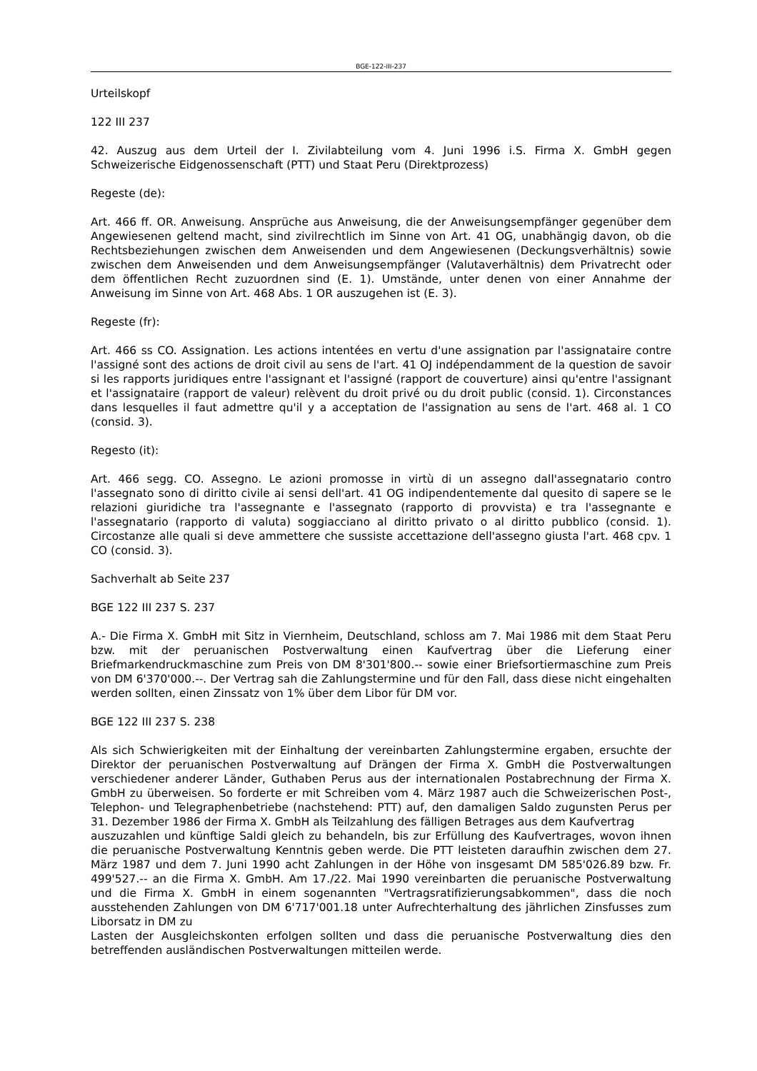BGE-122-III-237
Urteilskopf
122 III 237
42. Auszug aus dem Urteil der I. Zivilabteilung vom 4. Juni 1996 i.S. Firma X. GmbH gegen Schweizerische Eidgenossenschaft (PTT) und Staat Peru (Direktprozess)
Regeste (de):
Art. 466 ff. OR. Anweisung. Ansprüche aus Anweisung, die der Anweisungsempfänger gegenüber dem Angewiesenen geltend macht, sind zivilrechtlich im Sinne von Art. 41 OG, unabhängig davon, ob die Rechtsbeziehungen zwischen dem Anweisenden und dem Angewiesenen (Deckungsverhältnis) sowie zwischen dem Anweisenden und dem Anweisungsempfänger (Valutaverhältnis) dem Privatrecht oder dem öffentlichen Recht zuzuordnen sind (E. 1). Umstände, unter denen von einer Annahme der Anweisung im Sinne von Art. 468 Abs. 1 OR auszugehen ist (E. 3).
Regeste (fr):
Art. 466 ss CO. Assignation. Les actions intentées en vertu d'une assignation par l'assignataire contre l'assigné sont des actions de droit civil au sens de l'art. 41 OJ indépendamment de la question de savoir si les rapports juridiques entre l'assignant et l'assigné (rapport de couverture) ainsi qu'entre l'assignant et l'assignataire (rapport de valeur) relèvent du droit privé ou du droit public (consid. 1). Circonstances dans lesquelles il faut admettre qu'il y a acceptation de l'assignation au sens de l'art. 468 al. 1 CO (consid. 3).
Regesto (it):
Art. 466 segg. CO. Assegno. Le azioni promosse in virtù di un assegno dall'assegnatario contro l'assegnato sono di diritto civile ai sensi dell'art. 41 OG indipendentemente dal quesito di sapere se le relazioni giuridiche tra l'assegnante e l'assegnato (rapporto di provvista) e tra l'assegnante e l'assegnatario (rapporto di valuta) soggiacciano al diritto privato o al diritto pubblico (consid. 1). Circostanze alle quali si deve ammettere che sussiste accettazione dell'assegno giusta l'art. 468 cpv. 1 CO (consid. 3).
Sachverhalt ab Seite 237
BGE 122 III 237 S. 237
A.- Die Firma X. GmbH mit Sitz in Viernheim, Deutschland, schloss am 7. Mai 1986 mit dem Staat Peru bzw. mit der peruanischen Postverwaltung einen Kaufvertrag über die Lieferung einer Briefmarkendruckmaschine zum Preis von DM 8'301'800.-- sowie einer Briefsortiermaschine zum Preis von DM 6'370'000.--. Der Vertrag sah die Zahlungstermine und für den Fall, dass diese nicht eingehalten werden sollten, einen Zinssatz von 1% über dem Libor für DM vor.
BGE 122 III 237 S. 238
Als sich Schwierigkeiten mit der Einhaltung der vereinbarten Zahlungstermine ergaben, ersuchte der Direktor der peruanischen Postverwaltung auf Drängen der Firma X. GmbH die Postverwaltungen verschiedener anderer Länder, Guthaben Perus aus der internationalen Postabrechnung der Firma X. GmbH zu überweisen. So forderte er mit Schreiben vom 4. März 1987 auch die Schweizerischen Post-, Telephon- und Telegraphenbetriebe (nachstehend: PTT) auf, den damaligen Saldo zugunsten Perus per 31. Dezember 1986 der Firma X. GmbH als Teilzahlung des fälligen Betrages aus dem Kaufvertrag
auszuzahlen und künftige Saldi gleich zu behandeln, bis zur Erfüllung des Kaufvertrages, wovon ihnen die peruanische Postverwaltung Kenntnis geben werde. Die PTT leisteten daraufhin zwischen dem 27. März 1987 und dem 7. Juni 1990 acht Zahlungen in der Höhe von insgesamt DM 585'026.89 bzw. Fr. 499'527.-- an die Firma X. GmbH. Am 17./22. Mai 1990 vereinbarten die peruanische Postverwaltung und die Firma X. GmbH in einem sogenannten "Vertragsratifizierungsabkommen", dass die noch ausstehenden Zahlungen von DM 6'717'001.18 unter Aufrechterhaltung des jährlichen Zinsfusses zum Liborsatz in DM zu
Lasten der Ausgleichskonten erfolgen sollten und dass die peruanische Postverwaltung dies den betreffenden ausländischen Postverwaltungen mitteilen werde.